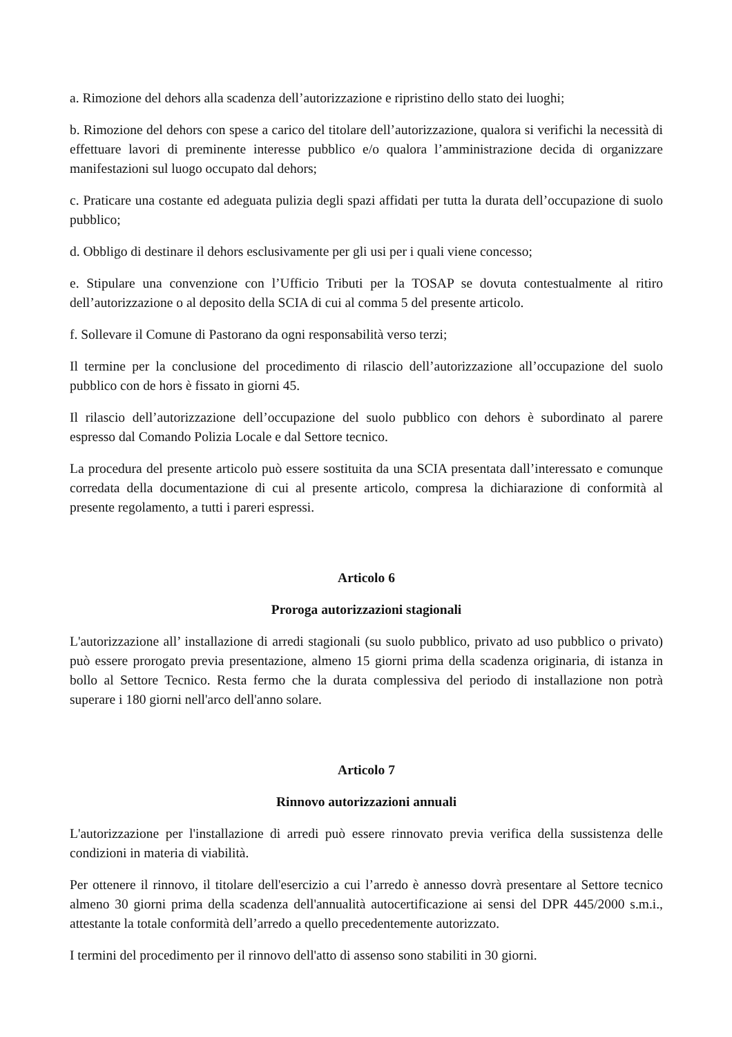a. Rimozione del dehors alla scadenza dell’autorizzazione e ripristino dello stato dei luoghi;
b. Rimozione del dehors con spese a carico del titolare dell’autorizzazione, qualora si verifichi la necessità di effettuare lavori di preminente interesse pubblico e/o qualora l’amministrazione decida di organizzare manifestazioni sul luogo occupato dal dehors;
c. Praticare una costante ed adeguata pulizia degli spazi affidati per tutta la durata dell’occupazione di suolo pubblico;
d. Obbligo di destinare il dehors esclusivamente per gli usi per i quali viene concesso;
e. Stipulare una convenzione con l’Ufficio Tributi per la TOSAP se dovuta contestualmente al ritiro dell’autorizzazione o al deposito della SCIA di cui al comma 5 del presente articolo.
f. Sollevare il Comune di Pastorano da ogni responsabilità verso terzi;
Il termine per la conclusione del procedimento di rilascio dell’autorizzazione all’occupazione del suolo pubblico con de hors è fissato in giorni 45.
Il rilascio dell’autorizzazione dell’occupazione del suolo pubblico con dehors è subordinato al parere espresso dal Comando Polizia Locale e dal Settore tecnico.
La procedura del presente articolo può essere sostituita da una SCIA presentata dall’interessato e comunque corredata della documentazione di cui al presente articolo, compresa la dichiarazione di conformità al presente regolamento, a tutti i pareri espressi.
Articolo 6
Proroga autorizzazioni stagionali
L'autorizzazione all’ installazione di arredi stagionali (su suolo pubblico, privato ad uso pubblico o privato) può essere prorogato previa presentazione, almeno 15 giorni prima della scadenza originaria, di istanza in bollo al Settore Tecnico. Resta fermo che la durata complessiva del periodo di installazione non potrà superare i 180 giorni nell'arco dell'anno solare.
Articolo 7
Rinnovo autorizzazioni annuali
L'autorizzazione per l'installazione di arredi può essere rinnovato previa verifica della sussistenza delle condizioni in materia di viabilità.
Per ottenere il rinnovo, il titolare dell'esercizio a cui l’arredo è annesso dovrà presentare al Settore tecnico almeno 30 giorni prima della scadenza dell'annualità autocertificazione ai sensi del DPR 445/2000 s.m.i., attestante la totale conformità dell’arredo a quello precedentemente autorizzato.
I termini del procedimento per il rinnovo dell'atto di assenso sono stabiliti in 30 giorni.